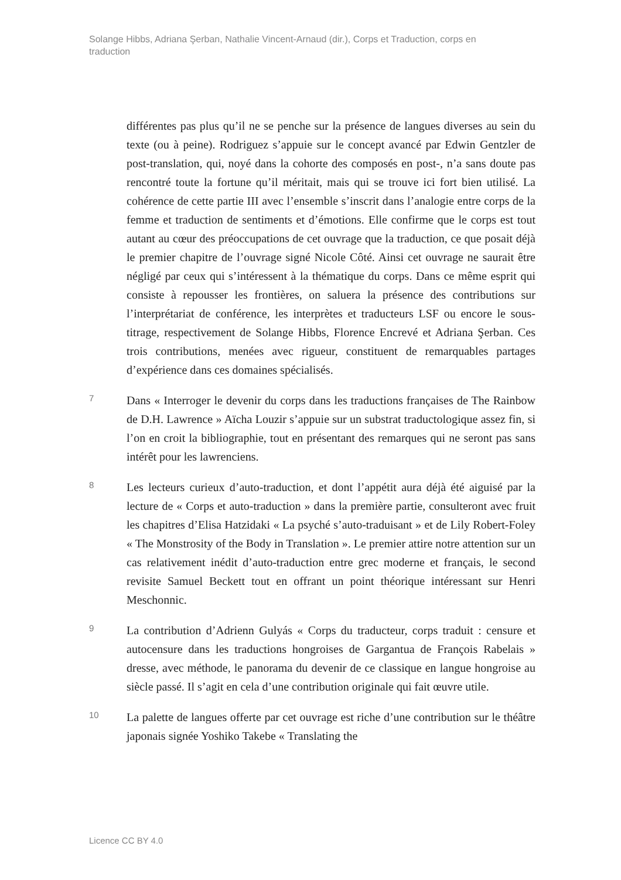Solange Hibbs, Adriana Şerban, Nathalie Vincent-Arnaud (dir.), Corps et Traduction, corps en traduction
différentes pas plus qu’il ne se penche sur la présence de langues diverses au sein du texte (ou à peine). Rodriguez s’appuie sur le concept avancé par Edwin Gentzler de post-translation, qui, noyé dans la cohorte des composés en post-, n’a sans doute pas rencontré toute la fortune qu’il méritait, mais qui se trouve ici fort bien utilisé. La cohérence de cette partie III avec l’ensemble s’inscrit dans l’analogie entre corps de la femme et traduction de sentiments et d’émotions. Elle confirme que le corps est tout autant au cœur des préoccupations de cet ouvrage que la traduction, ce que posait déjà le premier chapitre de l’ouvrage signé Nicole Côté. Ainsi cet ouvrage ne saurait être négligé par ceux qui s’intéressent à la thématique du corps. Dans ce même esprit qui consiste à repousser les frontières, on saluera la présence des contributions sur l’interprétariat de conférence, les interprètes et traducteurs LSF ou encore le sous-titrage, respectivement de Solange Hibbs, Florence Encrevé et Adriana Şerban. Ces trois contributions, menées avec rigueur, constituent de remarquables partages d’expérience dans ces domaines spécialisés.
7
Dans « Interroger le devenir du corps dans les traductions françaises de The Rainbow de D.H. Lawrence » Aïcha Louzir s’appuie sur un substrat traductologique assez fin, si l’on en croit la bibliographie, tout en présentant des remarques qui ne seront pas sans intérêt pour les lawrenciens.
8
Les lecteurs curieux d’auto-traduction, et dont l’appétit aura déjà été aiguisé par la lecture de « Corps et auto-traduction » dans la première partie, consulteront avec fruit les chapitres d’Elisa Hatzidaki « La psyché s’auto-traduisant » et de Lily Robert-Foley « The Monstrosity of the Body in Translation ». Le premier attire notre attention sur un cas relativement inédit d’auto-traduction entre grec moderne et français, le second revisite Samuel Beckett tout en offrant un point théorique intéressant sur Henri Meschonnic.
9
La contribution d’Adrienn Gulyás « Corps du traducteur, corps traduit : censure et autocensure dans les traductions hongroises de Gargantua de François Rabelais » dresse, avec méthode, le panorama du devenir de ce classique en langue hongroise au siècle passé. Il s’agit en cela d’une contribution originale qui fait œuvre utile.
10
La palette de langues offerte par cet ouvrage est riche d’une contribution sur le théâtre japonais signée Yoshiko Takebe « Translating the
Licence CC BY 4.0